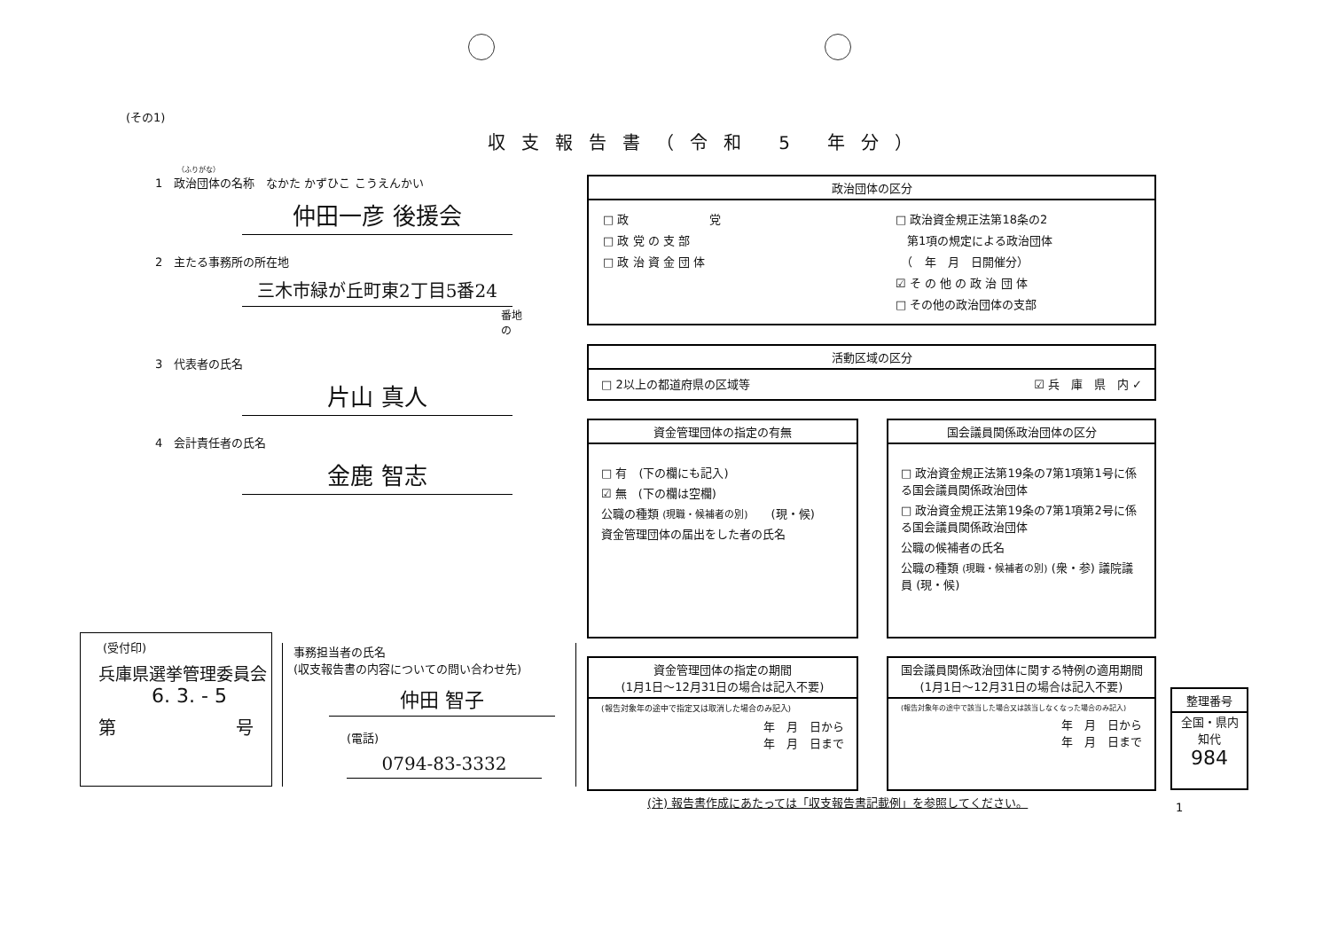(その1)
収支報告書（令和 5 年分）
（ふりがな）
1　政治団体の名称　なかた かずひこ こうえんかい
仲田一彦 後援会
2　主たる事務所の所在地
三木市緑が丘町東2丁目5番24
番地の
3　代表者の氏名
片山 真人
4　会計責任者の氏名
金鹿 智志
政治団体の区分
□ 政　　　　　　　党
□ 政 党 の 支 部
□ 政 治 資 金 団 体
□ 政治資金規正法第18条の2
　第1項の規定による政治団体
　（　年　月　日開催分）
☑ そ の 他 の 政 治 団 体
□ その他の政治団体の支部
活動区域の区分
□ 2以上の都道府県の区域等 ☑ 兵　庫　県　内 ✓
資金管理団体の指定の有無
□ 有　(下の欄にも記入)
☑ 無　(下の欄は空欄)
公職の種類 (現職・候補者の別)　　(現・候)
資金管理団体の届出をした者の氏名
国会議員関係政治団体の区分
□ 政治資金規正法第19条の7第1項第1号に係る国会議員関係政治団体
□ 政治資金規正法第19条の7第1項第2号に係る国会議員関係政治団体
公職の候補者の氏名
公職の種類 (現職・候補者の別) (衆・参) 議院議員 (現・候)
資金管理団体の指定の期間
(1月1日～12月31日の場合は記入不要)
(報告対象年の途中で指定又は取消した場合のみ記入)
年　月　日から
年　月　日まで
国会議員関係政治団体に関する特例の適用期間
(1月1日～12月31日の場合は記入不要)
(報告対象年の途中で該当した場合又は該当しなくなった場合のみ記入)
年　月　日から
年　月　日まで
整理番号
全国・県内
知代
984
(受付印)
兵庫県選挙管理委員会
6. 3. - 5
第 号
事務担当者の氏名
(収支報告書の内容についての問い合わせ先)
仲田 智子
(電話)
0794-83-3332
(注) 報告書作成にあたっては「収支報告書記載例」を参照してください。
1